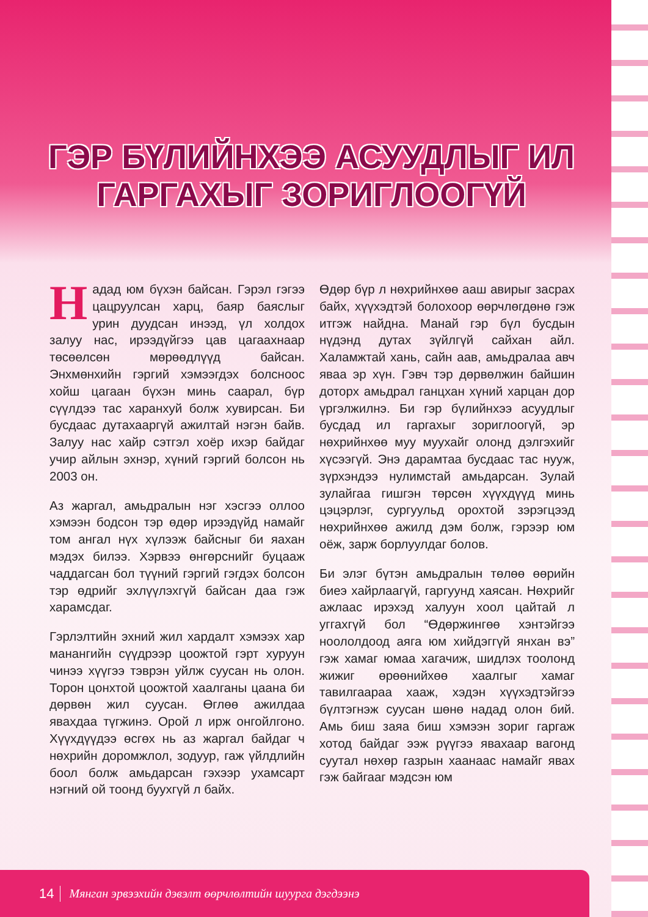ГЭР БҮЛИЙНХЭЭ АСУУДЛЫГ ИЛ
ГАРГАХЫГ ЗОРИГЛООГҮЙ
Надад юм бүхэн байсан. Гэрэл гэгээ цацруулсан харц, баяр баяслыг урин дуудсан инээд, үл холдох залуу нас, ирээдүйгээ цав цагаахнаар төсөөлсөн мөрөөдлүүд байсан. Энхмөнхийн гэргий хэмээгдэх болсноос хойш цагаан бүхэн минь саарал, бүр сүүлдээ тас харанхуй болж хувирсан. Би бусдаас дутахааргүй ажилтай нэгэн байв. Залуу нас хайр сэтгэл хоёр ихэр байдаг учир айлын эхнэр, хүний гэргий болсон нь 2003 он.
Аз жаргал, амьдралын нэг хэсгээ оллоо хэмээн бодсон тэр өдөр ирээдүйд намайг том ангал нүх хүлээж байсныг би яахан мэдэх билээ. Хэрвээ өнгөрснийг буцааж чаддагсан бол түүний гэргий гэгдэх болсон тэр өдрийг эхлүүлэхгүй байсан даа гэж харамсдаг.
Гэрлэлтийн эхний жил хардалт хэмээх хар манангийн сүүдрээр цоожтой гэрт хуруун чинээ хүүгээ тэврэн уйлж суусан нь олон. Торон цонхтой цоожтой хаалганы цаана би дөрвөн жил суусан. Өглөө ажилдаа явахдаа түгжинэ. Орой л ирж онгойлгоно. Хүүхдүүдээ өсгөх нь аз жаргал байдаг ч нөхрийн доромжлол, зодуур, гаж үйлдлийн боол болж амьдарсан гэхээр ухамсарт нэгний ой тоонд буухгүй л байх.
Өдөр бүр л нөхрийнхөө ааш авирыг засрах байх, хүүхэдтэй болохоор өөрчлөгдөнө гэж итгэж найдна. Манай гэр бүл бусдын нүдэнд дутах зүйлгүй сайхан айл. Халамжтай хань, сайн аав, амьдралаа авч яваа эр хүн. Гэвч тэр дөрвөлжин байшин доторх амьдрал ганцхан хүний харцан дор үргэлжилнэ. Би гэр бүлийнхээ асуудлыг бусдад ил гаргахыг зориглоогүй, эр нөхрийнхөө муу муухайг олонд дэлгэхийг хүсээгүй. Энэ дарамтаа бусдаас тас нууж, зүрхэндээ нулимстай амьдарсан. Зулай зулайгаа гишгэн төрсөн хүүхдүүд минь цэцэрлэг, сургуульд орохтой зэрэгцээд нөхрийнхөө ажилд дэм болж, гэрээр юм оёж, зарж борлуулдаг болов.
Би элэг бүтэн амьдралын төлөө өөрийн биеэ хайрлаагүй, гаргуунд хаясан. Нөхрийг ажлаас ирэхэд халуун хоол цайтай л уггахгүй бол “Өдөржингөө хэнтэйгээ ноололдоод аяга юм хийдэггүй янхан вэ” гэж хамаг юмаа хагачиж, шидлэх тоолонд жижиг өрөөнийхөө хаалгыг хамаг тавилгаараа хааж, хэдэн хүүхэдтэйгээ бүлтэгнэж суусан шөнө надад олон бий. Амь биш заяа биш хэмээн зориг гаргаж хотод байдаг ээж рүүгээ явахаар вагонд суутал нөхөр газрын хаанаас намайг явах гэж байгааг мэдсэн юм
14 Мянган эрвээхийн дэвэлт өөрчлөлтийн шуурга дэгдээнэ